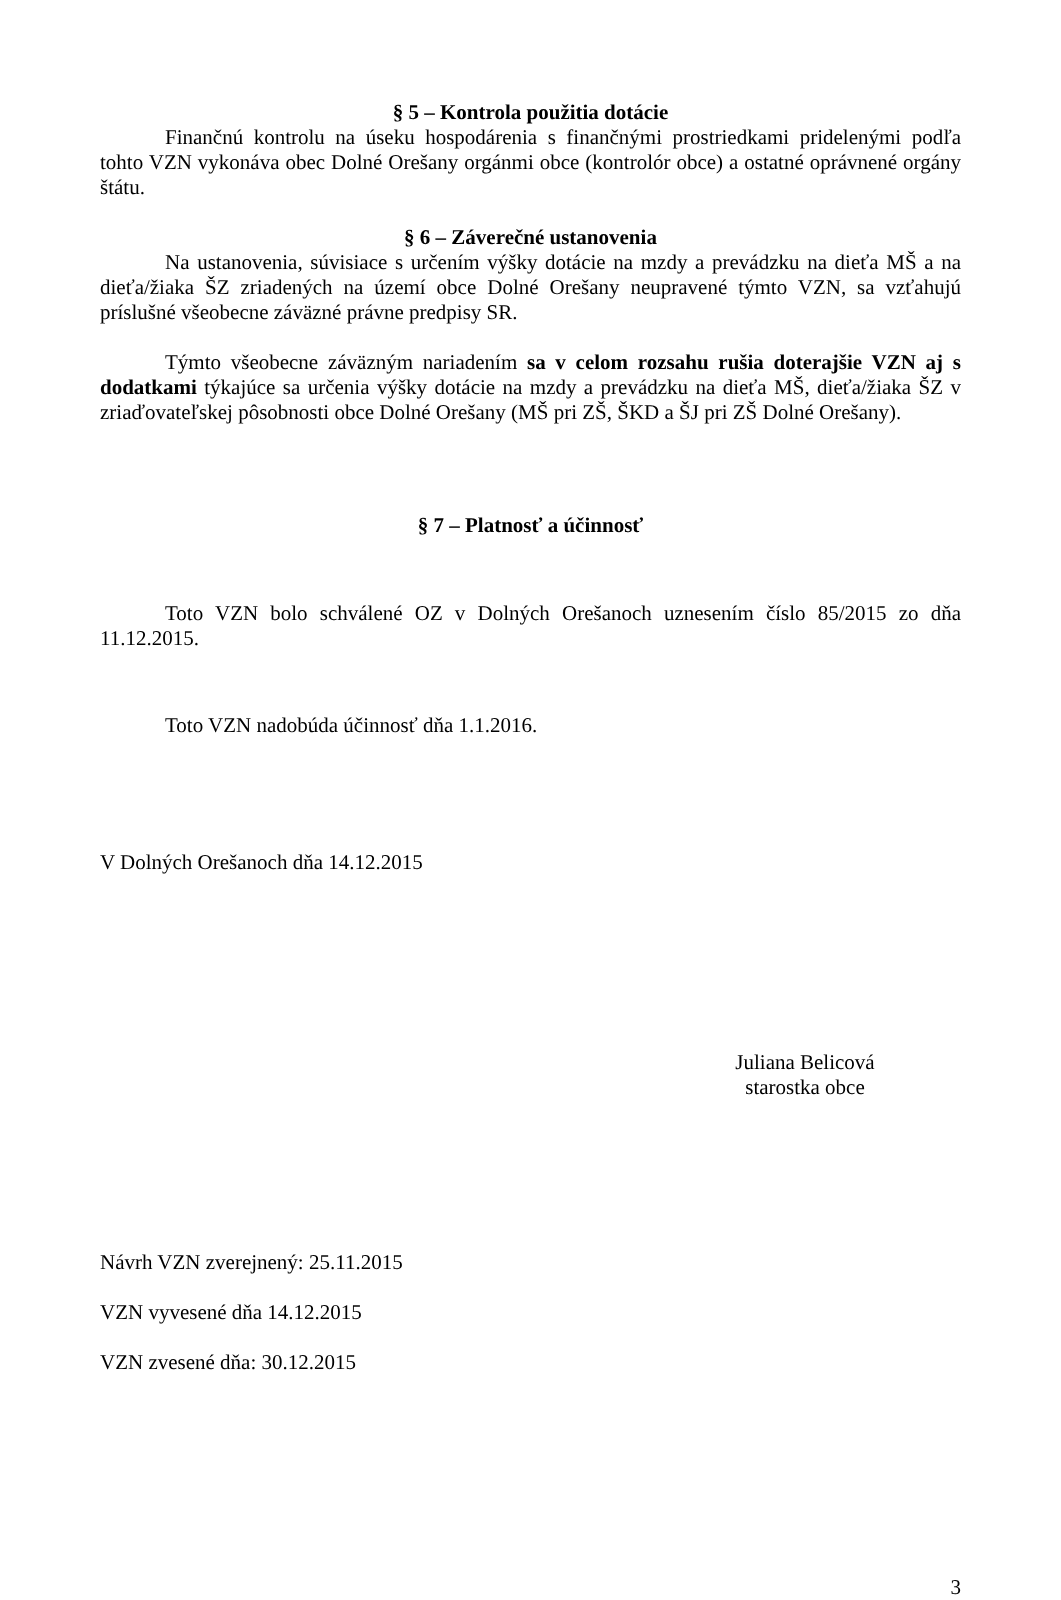§ 5 – Kontrola použitia dotácie
Finančnú kontrolu na úseku hospodárenia s finančnými prostriedkami pridelenými podľa tohto VZN vykonáva obec Dolné Orešany orgánmi obce (kontrolór obce) a ostatné oprávnené orgány štátu.
§ 6 – Záverečné ustanovenia
Na ustanovenia, súvisiace s určením výšky dotácie na mzdy a prevádzku na dieťa MŠ a na dieťa/žiaka ŠZ zriadených na území obce Dolné Orešany neupravené týmto VZN, sa vzťahujú príslušné všeobecne záväzné právne predpisy SR.
Týmto všeobecne záväzným nariadením sa v celom rozsahu rušia doterajšie VZN aj s dodatkami týkajúce sa určenia výšky dotácie na mzdy a prevádzku na dieťa MŠ, dieťa/žiaka ŠZ v zriaďovateľskej pôsobnosti obce Dolné Orešany (MŠ pri ZŠ, ŠKD a ŠJ pri ZŠ Dolné Orešany).
§ 7 – Platnosť a účinnosť
Toto VZN bolo schválené OZ v Dolných Orešanoch uznesením číslo 85/2015 zo dňa 11.12.2015.
Toto VZN nadobúda účinnosť dňa 1.1.2016.
V Dolných Orešanoch dňa 14.12.2015
Juliana Belicová
starostka obce
Návrh VZN zverejnený: 25.11.2015
VZN vyvesené dňa 14.12.2015
VZN zvesené dňa: 30.12.2015
3